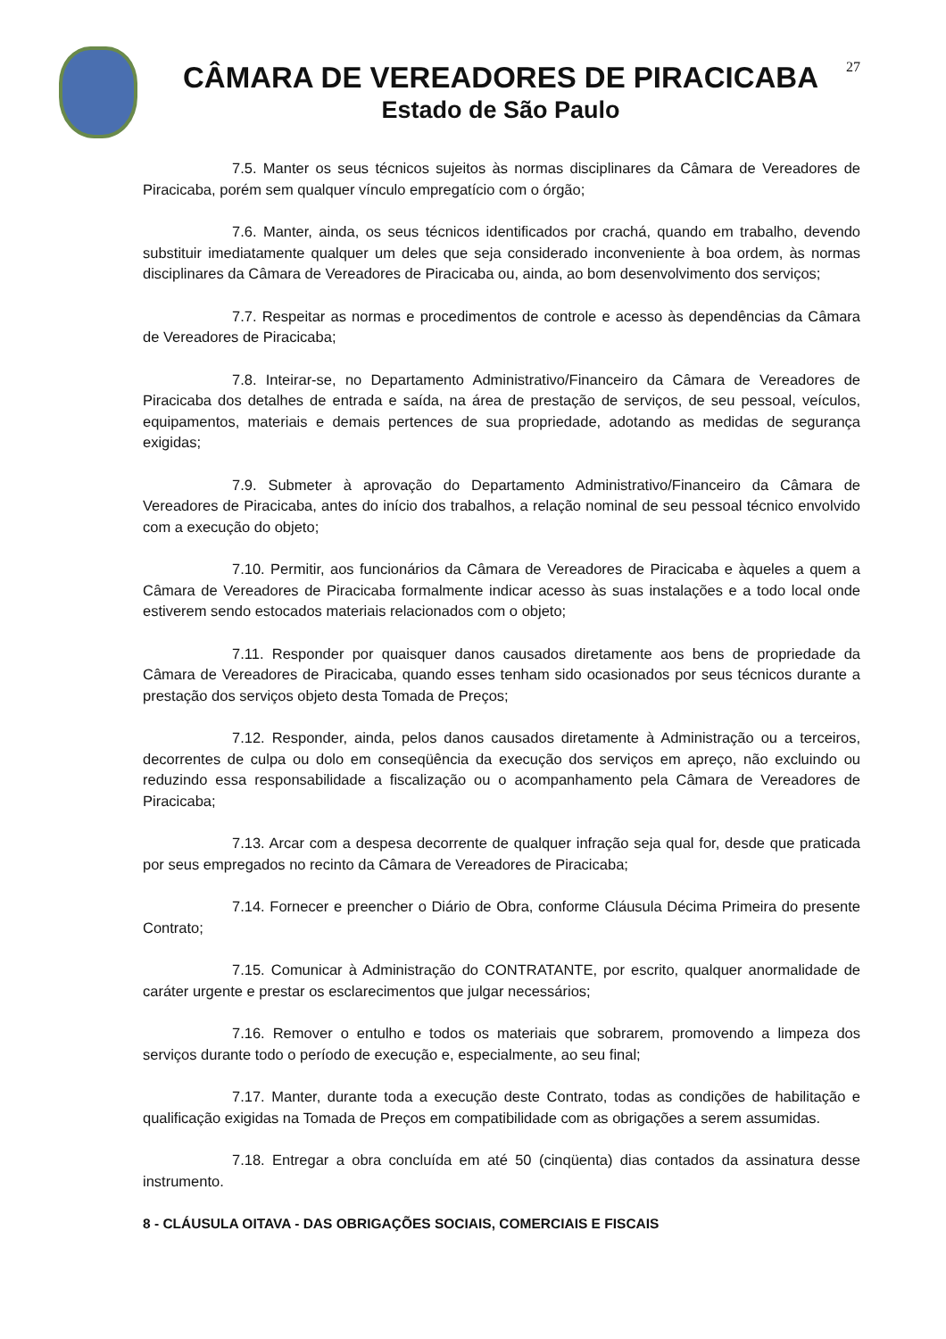CÂMARA DE VEREADORES DE PIRACICABA
Estado de São Paulo
27
7.5. Manter os seus técnicos sujeitos às normas disciplinares da Câmara de Vereadores de Piracicaba, porém sem qualquer vínculo empregatício com o órgão;
7.6. Manter, ainda, os seus técnicos identificados por crachá, quando em trabalho, devendo substituir imediatamente qualquer um deles que seja considerado inconveniente à boa ordem, às normas disciplinares da Câmara de Vereadores de Piracicaba ou, ainda, ao bom desenvolvimento dos serviços;
7.7. Respeitar as normas e procedimentos de controle e acesso às dependências da Câmara de Vereadores de Piracicaba;
7.8. Inteirar-se, no Departamento Administrativo/Financeiro da Câmara de Vereadores de Piracicaba dos detalhes de entrada e saída, na área de prestação de serviços, de seu pessoal, veículos, equipamentos, materiais e demais pertences de sua propriedade, adotando as medidas de segurança exigidas;
7.9. Submeter à aprovação do Departamento Administrativo/Financeiro da Câmara de Vereadores de Piracicaba, antes do início dos trabalhos, a relação nominal de seu pessoal técnico envolvido com a execução do objeto;
7.10. Permitir, aos funcionários da Câmara de Vereadores de Piracicaba e àqueles a quem a Câmara de Vereadores de Piracicaba formalmente indicar acesso às suas instalações e a todo local onde estiverem sendo estocados materiais relacionados com o objeto;
7.11. Responder por quaisquer danos causados diretamente aos bens de propriedade da Câmara de Vereadores de Piracicaba, quando esses tenham sido ocasionados por seus técnicos durante a prestação dos serviços objeto desta Tomada de Preços;
7.12. Responder, ainda, pelos danos causados diretamente à Administração ou a terceiros, decorrentes de culpa ou dolo em conseqüência da execução dos serviços em apreço, não excluindo ou reduzindo essa responsabilidade a fiscalização ou o acompanhamento pela Câmara de Vereadores de Piracicaba;
7.13. Arcar com a despesa decorrente de qualquer infração seja qual for, desde que praticada por seus empregados no recinto da Câmara de Vereadores de Piracicaba;
7.14. Fornecer e preencher o Diário de Obra, conforme Cláusula Décima Primeira do presente Contrato;
7.15. Comunicar à Administração do CONTRATANTE, por escrito, qualquer anormalidade de caráter urgente e prestar os esclarecimentos que julgar necessários;
7.16. Remover o entulho e todos os materiais que sobrarem, promovendo a limpeza dos serviços durante todo o período de execução e, especialmente, ao seu final;
7.17. Manter, durante toda a execução deste Contrato, todas as condições de habilitação e qualificação exigidas na Tomada de Preços em compatibilidade com as obrigações a serem assumidas.
7.18. Entregar a obra concluída em até 50 (cinqüenta) dias contados da assinatura desse instrumento.
8 - CLÁUSULA OITAVA - DAS OBRIGAÇÕES SOCIAIS, COMERCIAIS E FISCAIS